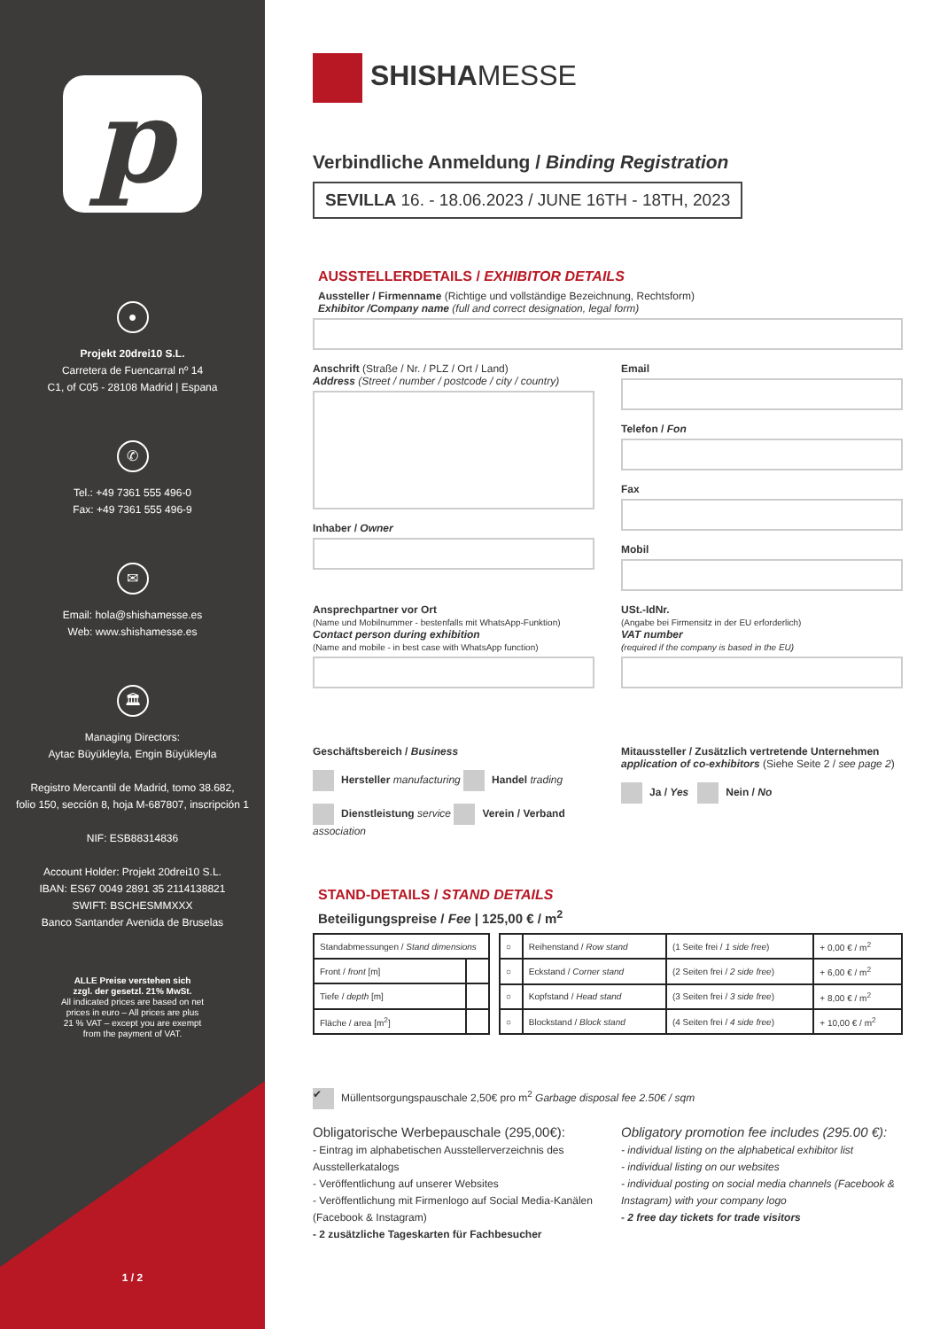p
●
Projekt 20drei10 S.L.
Carretera de Fuencarral nº 14
C1, of C05 - 28108 Madrid | Espana
✆
Tel.: +49 7361 555 496-0
Fax: +49 7361 555 496-9
✉
Email: hola@shishamesse.es
Web: www.shishamesse.es
🏛
Managing Directors:
Aytac Büyükleyla, Engin Büyükleyla
Registro Mercantil de Madrid, tomo 38.682,
folio 150, sección 8, hoja M-687807, inscripción 1
NIF: ESB88314836
Account Holder: Projekt 20drei10 S.L.
IBAN: ES67 0049 2891 35 2114138821
SWIFT: BSCHESMMXXX
Banco Santander Avenida de Bruselas
ALLE Preise verstehen sich
zzgl. der gesetzl. 21% MwSt.
All indicated prices are based on net
prices in euro – All prices are plus
21 % VAT – except you are exempt
from the payment of VAT.
1 / 2
SHISHAMESSE
Verbindliche Anmeldung / Binding Registration
SEVILLA 16. - 18.06.2023 / JUNE 16TH - 18TH, 2023
AUSSTELLERDETAILS / EXHIBITOR DETAILS
Aussteller / Firmenname (Richtige und vollständige Bezeichnung, Rechtsform)
Exhibitor /Company name (full and correct designation, legal form)
Anschrift (Straße / Nr. / PLZ / Ort / Land)
Address (Street / number / postcode / city / country)
Inhaber / Owner
Email
Telefon / Fon
Fax
Mobil
Ansprechpartner vor Ort
(Name und Mobilnummer - bestenfalls mit WhatsApp-Funktion)
Contact person during exhibition
(Name and mobile - in best case with WhatsApp function)
USt.-IdNr.
(Angabe bei Firmensitz in der EU erforderlich)
VAT number
(required if the company is based in the EU)
Geschäftsbereich / Business
Hersteller manufacturing Handel trading
Dienstleistung service Verein / Verband association
Mitaussteller / Zusätzlich vertretende Unternehmen
application of co-exhibitors (Siehe Seite 2 / see page 2)
Ja / Yes Nein / No
STAND-DETAILS / STAND DETAILS
Beteiligungspreise / Fee | 125,00 € / m<sup>2</sup>
| Standabmessungen / Stand dimensions | |
| Front / front [m] | |
| Tiefe / depth [m] | |
| Fläche / area [m<sup>2</sup>] | |
| ○ | Reihenstand / Row stand | (1 Seite frei / 1 side free ) | + 0,00 € / m<sup>2</sup> |
| ○ | Eckstand / Corner stand | (2 Seiten frei / 2 side free ) | + 6,00 € / m<sup>2</sup> |
| ○ | Kopfstand / Head stand | (3 Seiten frei / 3 side free ) | + 8,00 € / m<sup>2</sup> |
| ○ | Blockstand / Block stand | (4 Seiten frei / 4 side free ) | + 10,00 € / m<sup>2</sup> |
✔ Müllentsorgungspauschale 2,50€ pro m<sup>2</sup> Garbage disposal fee 2.50€ / sqm
Obligatorische Werbepauschale (295,00€):
- Eintrag im alphabetischen Ausstellerverzeichnis des Ausstellerkatalogs
- Veröffentlichung auf unserer Websites
- Veröffentlichung mit Firmenlogo auf Social Media-Kanälen (Facebook & Instagram)
- 2 zusätzliche Tageskarten für Fachbesucher
Obligatory promotion fee includes (295.00 €):
- individual listing on the alphabetical exhibitor list
- individual listing on our websites
- individual posting on social media channels (Facebook & Instagram) with your company logo
- 2 free day tickets for trade visitors